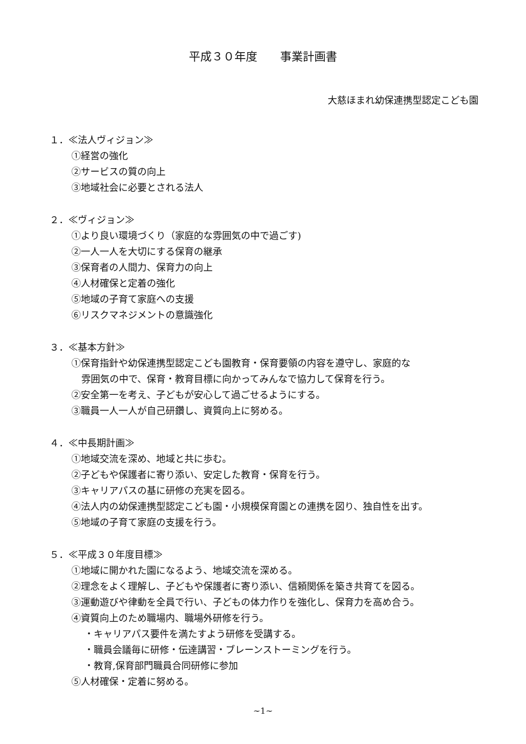平成３０年度　　事業計画書
大慈ほまれ幼保連携型認定こども園
１．≪法人ヴィジョン≫
①経営の強化
②サービスの質の向上
③地域社会に必要とされる法人
２．≪ヴィジョン≫
①より良い環境づくり（家庭的な雰囲気の中で過ごす)
②一人一人を大切にする保育の継承
③保育者の人間力、保育力の向上
④人材確保と定着の強化
⑤地域の子育て家庭への支援
⑥リスクマネジメントの意識強化
３．≪基本方針≫
①保育指針や幼保連携型認定こども園教育・保育要領の内容を遵守し、家庭的な
雰囲気の中で、保育・教育目標に向かってみんなで協力して保育を行う。
②安全第一を考え、子どもが安心して過ごせるようにする。
③職員一人一人が自己研鑽し、資質向上に努める。
４．≪中長期計画≫
①地域交流を深め、地域と共に歩む。
②子どもや保護者に寄り添い、安定した教育・保育を行う。
③キャリアパスの基に研修の充実を図る。
④法人内の幼保連携型認定こども園・小規模保育園との連携を図り、独自性を出す。
⑤地域の子育て家庭の支援を行う。
５．≪平成３０年度目標≫
①地域に開かれた園になるよう、地域交流を深める。
②理念をよく理解し、子どもや保護者に寄り添い、信頼関係を築き共育てを図る。
③運動遊びや律動を全員で行い、子どもの体力作りを強化し、保育力を高め合う。
④資質向上のため職場内、職場外研修を行う。
・キャリアパス要件を満たすよう研修を受講する。
・職員会議毎に研修・伝達講習・ブレーンストーミングを行う。
・教育,保育部門職員合同研修に参加
⑤人材確保・定着に努める。
~1~